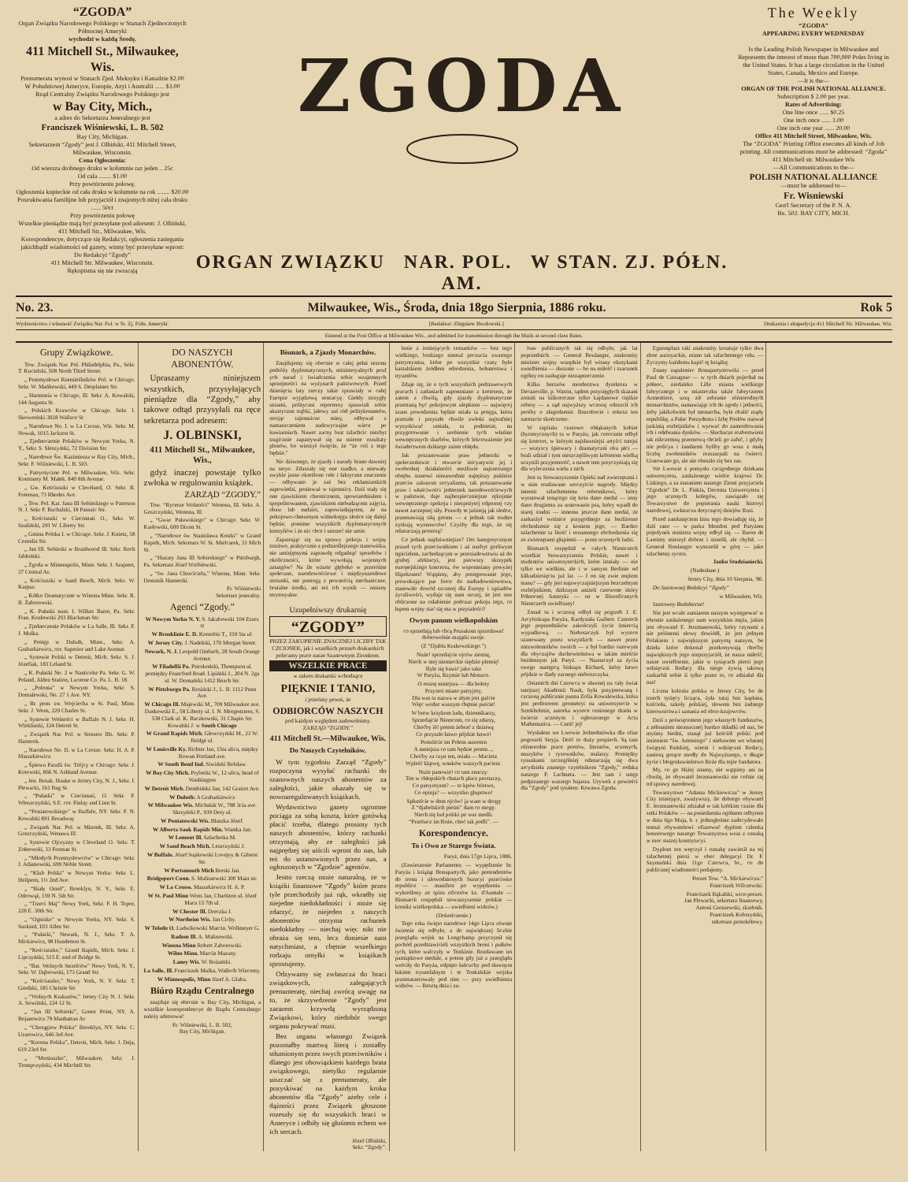“ZGODA”
Organ Związku Narodowego Polskiego w Stanach Zjednoczonych Północnej Ameryki
wychodzi w każdą Środę.
411 Mitchell St., Milwaukee, Wis.
Prenumerata wynosi w Stanach Zjed. Meksyku i Kanadzie $2.00
W Południowej Ameryce, Europie, Azyi i Australii ...... $3.00
Rząd Centralny Związku Narodowego Polskiego jest
w Bay City, Mich.,
a adres do Sekretarza Jeneralnego jest
Franciszek Wiśniewski, L. B. 502
Bay City, Michigan.
Sekretarzem “Zgody” jest J. Olbiński, 411 Mitchell Street, Milwaukee, Wisconsin.
Cena Ogłoszenia:
Od wiersza drobnego druku w kolumnie raz jeden .. 25c
Od cala ........ $1.00
Przy powtórzeniu połowę.
Ogłoszenia kupieckie od cała druku w kolumnie na rok ........ $20.00
Poszukiwania familijne lub przyjaciół i znajomych niżej cała druku ...... 50ct
Przy powtórzeniu połowę
Wszelkie pieniądze mają być przesyłane pod adresem: J. Olbiński, 411 Mitchell Str., Milwaukee, Wis.
Korespondencye, dotyczące się Redakcyi, ogłoszenia zasiegania jakichbądź wiadomości od gazety, winny być przesyłane wprost:
Do Redakcyi “Zgody”
411 Mitchell Str. Milwaukee, Wisconsin.
Rękopisma się nie zwracają
ZGODA
ORGAN ZWIĄZKU NAR. POL. W STAN. ZJ. PÓŁN. AM.
The Weekly
“ZGODA”
APPEARING EVERY WEDNESDAY
Is the Leading Polish Newspaper in Milwaukee and Represents the interest of more than 700,000 Poles living in the United States. It has a large circulation in the United States, Canada, Mexico and Europe.
—It is the—
ORGAN OF THE POLISH NATIONAL ALLIANCE.
Subscription $ 2.00 per year.
Rates of Advertising:
One line once ...... $0.25
One inch once ...... 1.00
One inch one year ...... 20.00
Office 411 Mitchell Street, Milwaukee, Wis.
The “ZGODA” Printing Office executes all kinds of Job printing. All communications must be addressed: “Zgoda” 411 Mitchell str. Milwaukee Wis
—All Communications to the—
POLISH NATIONAL ALLIANCE
—must be addressed to—
Fr. Wisniewski
Gen'l Secretary of the P. N. A.
Bx. 502. BAY CITY, MICH.
No. 23. Milwaukee, Wis., Środa, dnia 18go Sierpnia, 1886 roku. Rok 5
Wydawnictwo i własność Związku Nar. Pol. w St. Zj. Półn. Ameryki. [Redaktor: Zbigniew Brodowski.] Drukarnia i ekspedycja 411 Mitchell Str. Milwaukee, Wis.
Entered at the Post Office at Milwaukee Wis., and admitted for transmission through the Mails at second class Rates.
Grupy Związkowe.
Tow. Związek Nar. Pol. Philadelphia, Pa., Sekr. T. Kucielski, 508 North Third Street.
„ Przemysłowe Rzemieślników Pol. w Chicago. Sekr. W. Mańkowski, 449 S. Desplaines Str.
„ Harmonia w Chicago, Ill. Sekr. A. Kowalski, 144 Augusta St.
„ Polskich Krawców w Chicago. Sekr. I. Skowroński 3028 Wallace St
„ Narodowe No. I. w La Crosse, Wis. Sekr. M. Nowak, 1015 Jackson St.
„ Zjednoczenie Polaków w Nowym Yorku, N. Y., Sekr. S. Sleszyński, 72 Division Str.
„ Narodowe Św. Kazimierza w Bay City, Mich., Sekr. F. Wiśniewski, L. B. 503.
„ Patryotyczne Pol. w Milwaukee, Wis. Sekr. Konstanty M. Małek. 840 8th Avenue.
„ Gw. Kościuszki w Cleveland, O. Sekr. R. Freeman, 73 Rhodes Ave.
„ Tow. Pol. Kat. Jana III Sobieskiego w Paterson N. J. Sekr F. Ruchalski, 18 Passaic Str.
„ Kościuszki w Cincinnati O., Sekr. W. Szuliński, 291 W. Liberty Str.
„ Gmina Polska I. w Chicago. Sekr. J. Knietz, 58 Cornelia Str.
„ Jan III. Sobieski w Braidwood Ill. Sekr. Roch Jabłoński.
„ Zgoda w Minneapolis, Minn. Sekr. J. Szajnert, 37 Central Av.
„ Kościuszki w Sand Beach, Mich. Sekr. W. Karpus.
„ Kółko Dramatyczne w Winona Minn. Sekr. R. B. Żaborowski.
„ K. Pułaski num. I. Wilkes Barre, Pa. Sekr. Fran. Kozłowski 293 Blackman Str.
„ Zjednoczenie Polaków w La Salle, Ill. Sekr. F. J. Mulka.
„ Postęp w Duluth, Minn., Sekr. A. Grabarkiewicz, cor. Superior and Lake Avenue.
„ Synowie Polski w Detroit, Mich. Sekr. S. J. Józefiak, 183 Leland St.
„ K. Pułaski No. 2 w Nanticoke Pa. Sekr. G. W. Poland, Alden Station, Lucerne Co. Pa. L. B. 18.
„ „Polonia” w Nowym Yorku, Sekr. S. Domalewski, No. 27 1 Ave. NY.
„ Br. pom. sw. Wojciecha w St. Paul, Minn. Sekr. J. Wons, 229 Charles St.
„ Synowie Wolności w Buffalo N. J. Sekr. H. Wleklinski, 124 Detroit St.
„ Związek Nar. Pol. w Streator Ills. Sekr. P. Hasterok.
„ Narodowe No. II. w La Crosse. Sekr. H. A. P. Mazurkiewicz.
„ Śpiewu Parafii św. Trójcy w Chicago. Sekr. J. Kotowski, 866 N. Ashland Avenue.
„ Jen. Bosak. Hauke w Jersey City, N. J., Sekr. J. Plewacki, 161 Bag St.
„ “Pułaski” w Cincinnati, O. Sekr. F. Włoszczyński, S.E. cor. Finlay and Linn St.
„ “Poniatowskiego” w Buffalo, NY. Sekr. F. N. Kowalski 891 Broadway
„ Związek Nar. Pol. w Minonk, Ill. Sekr. A. Goszczyński, Wenawa Ill.
„ Synowie Ojczyzny w Cleveland O. Sekr. T. Zołnowski, 33 Forman St.
„ “Młodych Przemysłowców” w Chicago: Sekr. J. Adamowski, 699 Noble Street.
„ “Klub Polski” w Nowym Yorku: Sekr. L. Heilpern, 1½ 2nd Ave.
„ “Biały Orzeł”, Brooklyn, N. Y., Sekr. E. Odrowąż, 159 N. 5th Str.
„ “Trzeci Maj” Nowy York, Sekr. F. H. Topor, 228 E. 30th Str.
„ “Ognisko” w Nowym Yorku, NY. Sekr. S. Suskind, 103 Allen Str.
„ “Pułaski,” Newark, N. J., Sekr. T. A. Mickiewicz, 98 Hunderton St.
„ “Kościuszko,” Grand Rapids, Mich. Sekr. J. Lipczyński, 515 E. end of Bridge St.
„ “Bat. Wolnych Strzelców” Nowy York, N. Y., Sekr. W. Dąbrowski, 173 Grand Str.
„ “Kościuszko,” Nowy York, N. Y. Sekr. T. Grodzki, 185 Christie Str
„ “Wolnych Krakusów,” Jersey City N. J. Sekr. A. Sowiński, 224 12 St.
„ “Jan III Sobieski”, Green Point, NY. A. Bojanowicz 79 Manhattan Av
„ “Chorągiew Polska” Brooklyn, NY. Sekr. C. Uzarowicz, 646 3rd Ave.
„ “Korona Polska”, Detroit, Mich. Sekr. J. Deja, 619 23rd Str.
„ “Moniuszko”, Milwaukee, Sekr. J. Trompczyński, 434 Mitchell Str.
DO NASZYCH ABONENTÓW.
Upraszamy niniejszem wszystkich, przysyłających pieniądze dla “Zgody,” aby takowe odtąd przysyłali na ręce sekretarza pod adresem:
J. OLBINSKI,
411 Mitchell St., Milwaukee, Wis.,
gdyż inaczej powstaje tylko zwłoka w regulowaniu książek.
ZARZĄD “ZGODY.”
Tow. “Rycerze Wolności” Wenona, Ill. Sekr. A. Goszczyński, Wenona, Ill.
„ “Gwar. Puławskiego” w Chicago. Sekr. W. Karłowski, 609 Dixon St.
„ “Narodowe św. Stanisława Kostki” w Grand Rapids, Mich. Sekretarz W. St. Mielcarek, 31 Mich St.
„ “Huzary Jana III Sobieskiego” w Pittsburgh, Pa. Sekretarz Józef Wróblewski.
„ “św. Jana Chrzciciela,” Winona, Minn. Sekr. Dominik Hamerski.
Fr. Wiśniewski
Sekretarz jeneralny.
Agenci “Zgody.”
W Nowym Yorku N. Y. S. Jakubowski 104 Essex st
W Brooklinie E. D. Kornobis T., 159 5ta ul.
W Jersey City. J. Nadolski, 170 Morgan Street.
Newark, N. J. Leopold Ombach, 28 South Orange Avenue.
W Filadelfii Pa. Pstrokoński, Thompson ul. pomiędzy Francford Road. Lipiński J., 204 N. 2ga ul. W. Domański 1412 Beach Str.
W Pittsburgu Pa. Rosiński J., L. B. 1112 Penn Ave.
W Chicago Ill. Majewski M., 709 Milwaukee ave. Dankowski E., 58 Liberty ul. I. N. Morgenstern, S. 538 Clark ul. K. Baczkowski, 31 Chapin Str. Kowalski J. w South Chicago
W Grand Rapids Mich. Głowczyński M., 23 W. Bridge ul.
W Louisville Ky. Richter Jan, 15ta ulica, między Rowan Portland ave.
W South Bend Ind. Siwiński Bolsław.
W Bay City Mich. Prybeski W., 12 ulica, head of Washington
W Detroit Mich. Dembiński Jan, 142 Gratiot Ave.
W Duluth: A Grabarkiewicz
W Milwaukee Wis. Michalak W., 788 3cia ave. Skrzyński P., 939 Doty ul.
W Poniatowski Wis. Błaszka Józef.
W Alberta Sauk Rapids Min. Wamka Jan.
W Lemont Ill. Szlachetka M.
W Sand Beach Mich. Leszczyński J.
W Buffalo. Józef Supkowski Lovejoy & Gibson Str.
W Portsmouth Mich Breski Jan.
Bridgeport Conn. S. Maliszewski 300 Main str.
W La Crosse. Mazurkiewicz H. A. P.
W St. Paul Minn Wons Jan, Charlston ul. Józef Maca 15 7th ul.
W Chester Ill. Dreczka J.
W Northeim Wis. Jan Cichy.
W Toledo O. Ludwikowski Marcin. Wollmeyer G.
Radom Ill. A. Malinowski.
Winona Minn Robert Zaborowski.
Wilno Minn. Marcin Mazany.
Laney Wis. W. Rożański.
La Salle, Ill. Franciszek Mulka, Walloch Wincenty.
W Minneapolis, Minn Józef A. Gluba.
Biúro Rządu Centralnego
znajduje się obecnie w Bay City, Michigan, a wszelkie korespondencye do Rządu Centralnego należy adresować
Fr. Wiśniewski, L. B. 502,
Bay City, Michigan.
Bismark, a Zjazdy Monarchów.
Znajdujemy się obecnie w całej pełni sezonu podróży dyplomatycznych, ministeryalnych pouf ych narad i świadczenia sobie wzajemnych uprzejmości na wyżynach państwowych. Przed dziesięciu laty rzeczy takie sprawiały w całej Europie wyjątkową sensacyę. Giełdy strzygły uszami, polityczni reporterzy sprawiali sobie akustyczne trąbki, jałowy zaś ród politykonamów, strojąc tajemnicze miny, odbywał z namaszczeniem nadzwyczajne wiece po kawiarniach. Nawet zacny brat szlachcic niezbyt tragicznie zapatrywał się na mierne rezultaty plonów, bo wierzył święcie, że “że coś z tego będzie.”
Nic dziwnego, że zjazdy i narady brano dawniej na seryo. Zdarzały się one rzadko, a miewały zwykle jasno określone cele i faktyczne znaczenie — odbywano je zaś bez reklamiarskich zapowiedzi, ponieważ w tajemnicy. Dziś stały się one zjawiskiem chronicznem, spowszednialem i spopolitowanem, zjawiskiem niebudzącem zajęcia, obaw lub nadziei, zapowiadającem, że na pokojowo-chmurnym widnokręgu słońce się daleji będzie, pomimo wszystkich dyplomatycznych konsyliów i że nic chce i umrzeć nie umie.
Zapatrując się na sprawy pokoju i wojny trzeźwo, praktycznie z podnioślejszego stanowiska, nie umiejętnymi zaprawdę odgadnąć sposobów i okoliczności, które wywołają wojennych zatargów? Na ile wżarte głęboko w przeróżne społeczne, narodowościowe i międzynarodowe stosunki, nie pomogą z pewnością mechaniczne, brutalne środki, ani też ich wynik — zmiany terytoryalne.
Uzupełniwszy drukarnię
“ZGODY”
PRZEZ ZAKUPIENIE ZNACZNEJ LICZBY TAK CZCIONEK, jak i wszelkich potrzeb drukarskich polecamy prace nasze Szanownym Ziomkom.
WSZELKIE PRACE
w zakres drukarski wchodzące
PIĘKNIE I TANIO,
i jesteśmy pewni, że
ODBIORCÓW NASZYCH
pod każdym względem zadowolnimy.
ZARZĄD “ZGODY.”
411 Mitchell St.—Milwaukee, Wis.
Do Naszych Czytelników.
W tym tygodniu Zarząd “Zgody” rozpoczyna wysyłać rachunki do szanownych naszych abonentów za zaległości, jakie okazały się w nowouregulowanych książkach.
Wydawnictwo gazety ogromne pociąga za sobą koszta, które gotówką płacić trzeba, dlatego prosimy tych naszych abonentów, którzy rachunki otrzymają, aby ze zaległości jak najprędzej się uiścili wprost do nas, lub też do ustanowionych przez nas, a ogłoszonych w “Zgodzie” agentów.
Jestto rzeczą może naturalną, że w książki finansowe “Zgody” które przez tyle przechodziły już rąk, wkradły się niejedne niedokładności i może się zdarzyć, że niejeden z naszych abonentów otrzyma rachunek niedokładny — niechaj więc nikt nie obraża się tem, lecz doniesie nam natychmiast, a chętnie wszelkiego rodzaju omyłki w książkach sprostujemy.
Odzywamy się zwłaszcza do braci związkowych, zalegających prenumeratę, niechaj zwrócą uwagę na to, że skrzywdzenie “Zgody” jest zarazem krzywdą wyrządzoną Związkowi, który niedobór swego organu pokrywać musi.
Bez organu własnego Związek pozostałby martwą literą i zostałby stłumionym przez swych przeciwników i dlatego jest obowiązkiem każdego brata związkowego, nietylko regularnie uiszczać się z prenumeraty, ale pozyskiwać na każdym kroku abonentów dla “Zgody” ażeby cele i dążności przez Związek głoszone rozeszły się do wszystkich braci w Ameryce i odbiły się głośnem echem we ich sercach.
Józef Olbiński,
Sekr. “Zgody”.
lenie z istniejących stosunków — bez tego wielkiego, boskiego niemal poczucia zwartego patryotyzmu, które po wszystkie czasy było kastalskiem źródłem odrodzenia, bohaterstwa i tryumfów.
Zdaje się, że o tych wszystkich podstawowych pracach i zadaniach zapomniano z kretesem, że zatem z chwilą, gdy zjazdy dyplomatyczne przestaną być pokojowym ulepkiem — najwięcej szans powodzenia będzie miała ta potęga, która przeszłe i przyszłe chwile zwłoki najtrafniej wyzyskiwać umiała, ta podniesie, na przygotowanie i urobienie tych właśnie wewnętrznych skarbów, których lekceważenie jest świadectwem dzikiego zaiste obłędu.
Jak poszanowanie praw jednostki w społeczeństwie i otwarcie inicyatywie jej i swobodnej działalności możliwie najszerszego obrębu stanowi niezawodnie najtęższy pukleirz przeciw zakusom socyalizmu, tak poszanowanie praw i właściwości jednostek narodowościowych w państwie, daje najbezpieczniejsze rękojmie wewnętrznego spokoju i niespożytej odpornej czy nawet zaczepnej siły. Prawdy te jaśnieją jak słońce, przemawiają siłą gromu — a jednak tak trudno zyskują wyznawców! Czyżby dla tego, że się odznaczają prostotą?
Co jednak najdziwniejsze? Oto kategorycznym prawd tych przeciwnikiem i aż nazbyt gorliwym tępicielem, zachodzącym w przesiadowstwiu aż do grubej afektacyi, jest pierwszy skrzypek europejskiego koncertu, ów wspomniany powyżej Hipokrates! Wątpimy, aby postępowanie jego, prowokujące par force do nadtadowniowstwa, stanowiło dowód szczerej dla Europy i sąsiadów życzliwości, wydaje się nam raczej, że jest ono obliczone na osłabienie podczas pokoju tego, co łupem wojny stać się ma w przyszłości!
Owym panom wielkopolskim
co sprzedają lub chcą Prusakom sprzedawać dobrowolnie majątki swoje.
(Z “Djabła Krakowskiego.”)
Nuże! sprzedajcie ojców ziemię,
Niech w niej niemieckie siędzie plemię!
Byle się bawić jako tako
W Paryżu, Rzymie lub Monaco.
O resztę mniejsza — dla hołoty
Przystoi miano patryjoty,
Dla was ta nazwa w złym jest guście
Więc wodze waszym chętnie puście!
W brew krzykom ludu, dziennikarzy,
Sprzedajcie Niemcom, co się zdarzy,
Choćby iść potem żebrać z dziatwą
Co przyszło łatwo pójdzie łatwo!
Pomóżcie im Polem ausroten
A mniejsza co tam będzie potem...,
Choćby za czyn ten, miała — Macierz
Wpleść klątwę, wnuków waszych pacierz.
Nuże panowie! co tam znaczy:
Ten w chłopskich chatach płacz prostaczy,
Co patryotyzm? — to kpów bóstwo,
Co opinja? — wszystko głupstwo!
Splunście w dom ojców! ja wam w drogę
Z “djabelskich pieśni” dam co mogę:
Niech się lud polski po was modli:
“Przebacz im Boże, choć tak podli”. —
Korespondencye.
To i Owo ze Starego Świata.
Paryż, dnia 17go Lipca, 1886.
(Zawieszenie Parlamentu — wypędzenie hr. Paryża i książąt Bonapartych, jako pretendentów do tronu i ułowodnionych buracyi przeciwko republice — manifest po wypędzeniu — wykreślony ze spisu oficerów ks. d'Aumale — Bismarck rozpędził stowarzyszenie polskie — kroniki wielkopolska — uwielbieni widzów.)
(Dokończenie.)
Tego roku święto narodowe 14go Lipca równie świetnie się odbyło, a do największej liczbie przeglądu wojsk na Longchamp przyczynił się pochód przedstawicieli wszystkich broni i pułków tych, które walczyły w Tonkinie. Rozdawano im pamiątkowe medale, a potem gdy już z przeglądu wróciły do Paryża, odpięto łańcuchy pod sławnym łukiem tryumfalnym i te Tonkińskie wojska przemaszerowały pod nim — przy uwielbieniu widzów. — Resztą dnia i za-
baw publicznych tak się odbyło, jak lat poprzednich. — Generał Boulanger, znakomity minister wojny wszędzie był witany okrzykami uwielbienia — słusznie — bo na miłość i szacunek ogólny on zasługuje niezaprzeczenie.
Kilku herszów morderstwa dyrektora w Decazeville, p. Watrin, sądem przysięgłych skazani zostali na kilkoroczne tylko kajdanowe ciężkie roboty — a sąd najwyższy wczoraj odrzucił ich prośby o złagodzenie. Bezrobocie i rokosz ten nareszcie skończono.
W szpitalu czasowo obłąkanych kobiet (hysterycznych) tu w Paryżu, jak corocznie odbył się koncert, w którym najsławniejsi artyści tutejsi — wszyscy śpiewacy i dramatyczni obu płci — brali udział i tym nieszczęśliwym kobietom wielką uczynili przyjemność, a nawet tem przyczyniają się dla wyleczenia wielu z nich.
Jest tu Stowarzyszenie Opieki nad zwierzętami i w nim rozdawano uroczyście nagrody. Między innemi szlachetnemu robotnikowi, który wyratował tonącego się kota dano medal — inny dano drugiemu za uratowanie psa, który wpadł do starej studni — innemu jeszcze dano medal, że zaskarżył woźnice przygodnego za bezlitosne obchodzenie się z koniem jego, — Bardzo szlachetnie ta litość i rozumnego obchodzenia się ze zwierzętami głupiemi — przez uczonych ludzi.
Bismarck rozpędził w całych Niemczech wszelkie Stowarzyszenia Polskie, nawet i studentów uniwersyteckich, które istniały — nie tylko we wielkim, ale i w samym Berlinie od kilkudziesięciu już lat. — I on się zwie mężem stanu? — gdy jest najzwyczajniejszym bezczelnym rozbójnikiem, dzikszym aniżeli czerwone skóry Północnej Ameryki — on w filozoficznych Niemczech uwielbiany!
Zmarł tu i wczoraj odbył się pogrzeb J. E. Arcybiskupa Paryża, Kardynała Guibert. Czterech jego poprzedników zakończyli życie śmiercią wypadkową. — Nieboszczyk był wysoce szanowany przez wszystkich — nawet przez niezwolenników swoich — a był bardzo surowym dla obyczajów duchowieństwa w takim mieście bezdennym jak Paryż. — Naznaczył za życia swego następcą biskupa Richard, który łatwo pójdzie w ślady zacnego nieboszczyka.
Ostatnich dni Czerwca w sławnej na cały świat tutejszej Akademii Nauk, była przyjmowaną i czczoną publicznie panna Zofia Kowalewska, która jest profesorem geometryi na uniwersytecie w Sztokholmie, autorka wysoce cenionego dzieła w świecie uczonym i ogłoszonego w Acta Mathematica. — Cześć jej!
Wysłałem we Lwowie Jednodniówka dla ofiar pogorzeli Stryja. Dość to duży pospiech. Są tam różnorodne prace poetów, literatów, uczonych, muzyków i rysowników, malarzy. Pomiędzy rysunkami szczególniej odznaczają się dwa arcydzieła znanego czytelnikom “Zgody,” rodaka naszego F. Lachnera. — Jest tam i ustęp podpisanego waszego bajarza. Urywek z powieści dla “Zgody” pod tytułem: Krwawa Zgoda.
Egzemplarz taki znakomity kosztuje tylko dwa złote austryackie, mimo tak szlachetnego celu. — Życzymy każdemu kupić tę książkę.
Znany zapaleniec Bonapartystowski — poseł Paul de Cassagnac — w tych dniach pojechał na północ, niedaleko Lille miasta wielkiego fabrycznego i w miasteczku także fabrycznem Armentiere, urzą ził zebranie różnorodnych monarchistów, namawiając ich do zgody i jedności, żeby jakikolwiek był monarcha, byle obalić rządy republikę, a Pałac Prezydenta i Izbę Posłów nazwał jaskinią rozbójników i wyrwać do zamordowania ich i odebrania dynków. — Słuchacze rozbestwieni tak nikczemną przemową chcieli go zabić, i gdyby nie policya i żandarmi byliby go wraz z małą liczbą zwolenników rozszarpali na ćwierci. Uratowano go, ale nie obeszło się bez ran.
We Lwowie z pomysłu czcigodnego dziekana uniwersytetu, zasłużonego wielce krajowi Dr. Liskiego, a za staraniem naszego Ziemi przyjaciela “Zgodzie” Dr. L. Finkla, Docenta Uniwersytetu i jego uczonych kolegów, zawiązało się Towarzystwo do popierania nauki historyi narodowej, zwłaszcza dotyczącej dziejów Rusi.
Przed zamknięciem listu tego dowiaduję się, że dziś rano — w parku Mendon pod Paryżem pojedynek ministra wojny odbył się. — Baron de Lareinty mierzył dobrze i strzelił, ale chybił. — Generał Boulanger wystrzelił w górę — jako szlachetny rycerz.
Janko Studzianiecki.
(Nadesłane.)
Jersey City, dnia 10 Sierpnia, '86.
Do Szanownej Redakcyi “Zgody”
w Milwaukee, Wis.
Szanowny Redaktorze!
Nie jest wcale zamiarem naszym występować w obronie zasłużonego nam wszystkim męża, jakim jest obywatel E. Jerzmanowski, który czynami a nie próżnemi słowy dowiódł, że jest jednym Polakiem i największym patryotą naszym, bo dzieła które dokonał przekonywają choćby największych jego nieprzyjaciół, że nasza miłość, nasze uwielbienie, jakie w tysiącach piersi jego wdzięczni Rodacy dla niego żywią takową zaskarbił sobie ii tylko przez to, co zdziałał dla nas!
Liczna kolonia polska w Jersey City, bo do trzech tysięcy licząca, żyła tutaj bez kapłana, kościoła, szkoły polskiej, słowem bez żadnego kierownictwa i uznania od obco-krajowców.
Dziś z poświęceniem jego własnych funduszów, z zebraniem nieznacznej bardzo składki od nas, bo myśmy biedni, stanął już kościół polski pod imieniem “św. Antoniego” i niebawem we własnej świątyni Pańskiej, wierni i wdzięczni Rodacy, zaniosą gorące modły do Najwyższego, o długie życie i błogosławieństwo Boże dla tejże fundatora.
My, co go bliżej znamy, nie wątpimy ani na chwilę, że obywatel Jerzmanowski nie cofnie się od sprawy narodowej.
Towarzystwo “Adama Mickiewicza” w Jersey City istniejące, zważywszy, ile dobrego obywatel E. Jerzmanowski zdziałał w tak krótkim czasie dla setki Polaków — na posiedzeniu ogólnem odbytem w dniu 6go Maja, b. r. jednogłośnie zadecydowało temuż obywatelowi ofiarować dyplom członka honorowego naszego Towarzystwa wraz z oznaką w moc naszej konstytucyi.
Dyplom ten wręczył i oznakę zawiesił na tej szlachetnej piersi w obec delegacyi Dr. F. Szymański dnia 11go Czerwca, br., co do publicznej wiadomości podajemy.
Prezes Tow. “A. Mickiewicza:”
Franciszek Wilczewski.
Franciszek Bąkalski, wice-prezes.
Jan Plewacki, sekretarz finansowy,
Antoni Groszewski, skarbnik.
Franciszek Kobrzyński,
sekretarz protokółowy.